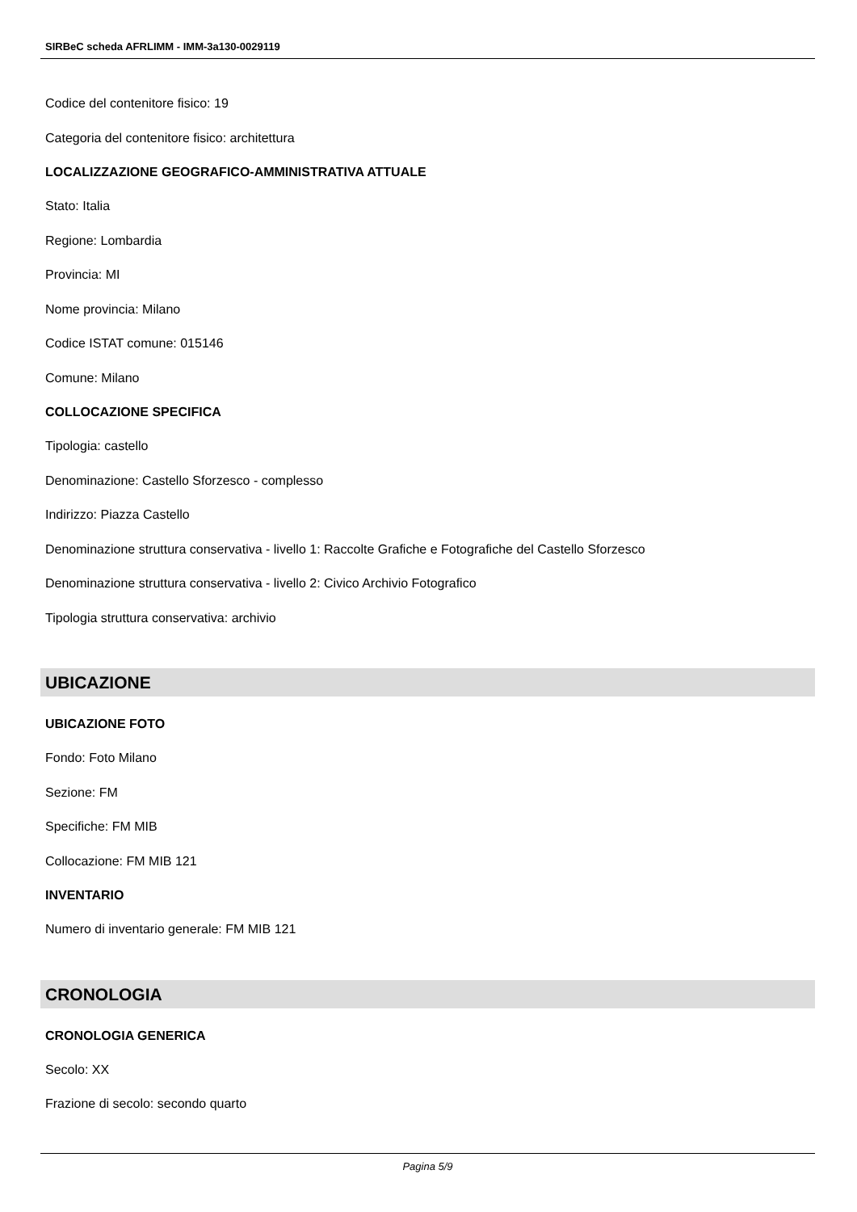SIRBeC scheda AFRLIMM - IMM-3a130-0029119
Codice del contenitore fisico: 19
Categoria del contenitore fisico: architettura
LOCALIZZAZIONE GEOGRAFICO-AMMINISTRATIVA ATTUALE
Stato: Italia
Regione: Lombardia
Provincia: MI
Nome provincia: Milano
Codice ISTAT comune: 015146
Comune: Milano
COLLOCAZIONE SPECIFICA
Tipologia: castello
Denominazione: Castello Sforzesco - complesso
Indirizzo: Piazza Castello
Denominazione struttura conservativa - livello 1: Raccolte Grafiche e Fotografiche del Castello Sforzesco
Denominazione struttura conservativa - livello 2: Civico Archivio Fotografico
Tipologia struttura conservativa: archivio
UBICAZIONE
UBICAZIONE FOTO
Fondo: Foto Milano
Sezione: FM
Specifiche: FM MIB
Collocazione: FM MIB 121
INVENTARIO
Numero di inventario generale: FM MIB 121
CRONOLOGIA
CRONOLOGIA GENERICA
Secolo: XX
Frazione di secolo: secondo quarto
Pagina 5/9